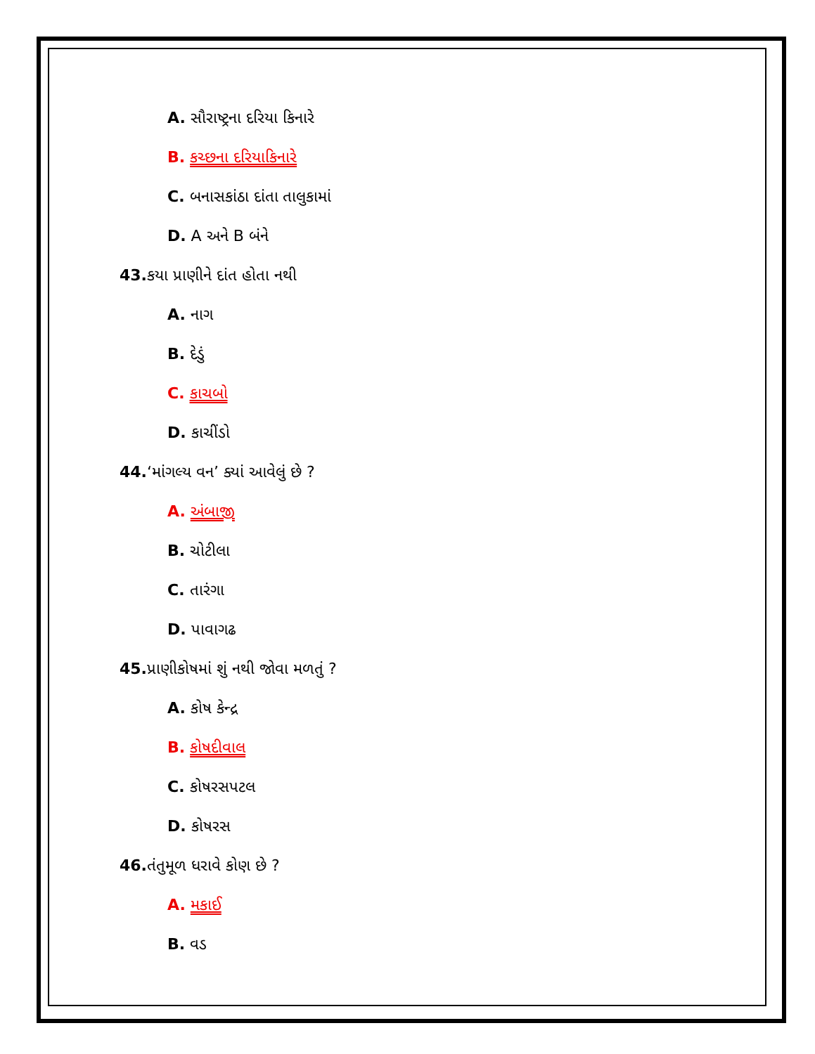A. સૌરાષ્ટ્રના દરિયા કિનારે
B. કચ્છના દરિયાકિનારે
C. બનાસકાંઠા દાંતા તાલુકામાં
D. A અને B બંને
43. કયા પ્રાણીને દાંત હોતા નથી
A. નાગ
B. દેડું
C. કાચબો
D. કાચીંડો
44.‘માંગલ્ય વન’ ક્યાં આવેલું છે ?
A. અંબાજી
B. ચોટીલા
C. તારંગા
D. પાવાગઢ
45. પ્રાણીકોષમાં શું નથી જોવા મળતું ?
A. કોષ કેન્દ્ર
B. કોષદીવાલ
C. કોષરસપટલ
D. કોષરસ
46. તંતુમૂળ ધરાવે કોણ છે ?
A. મકાઈ
B. વડ